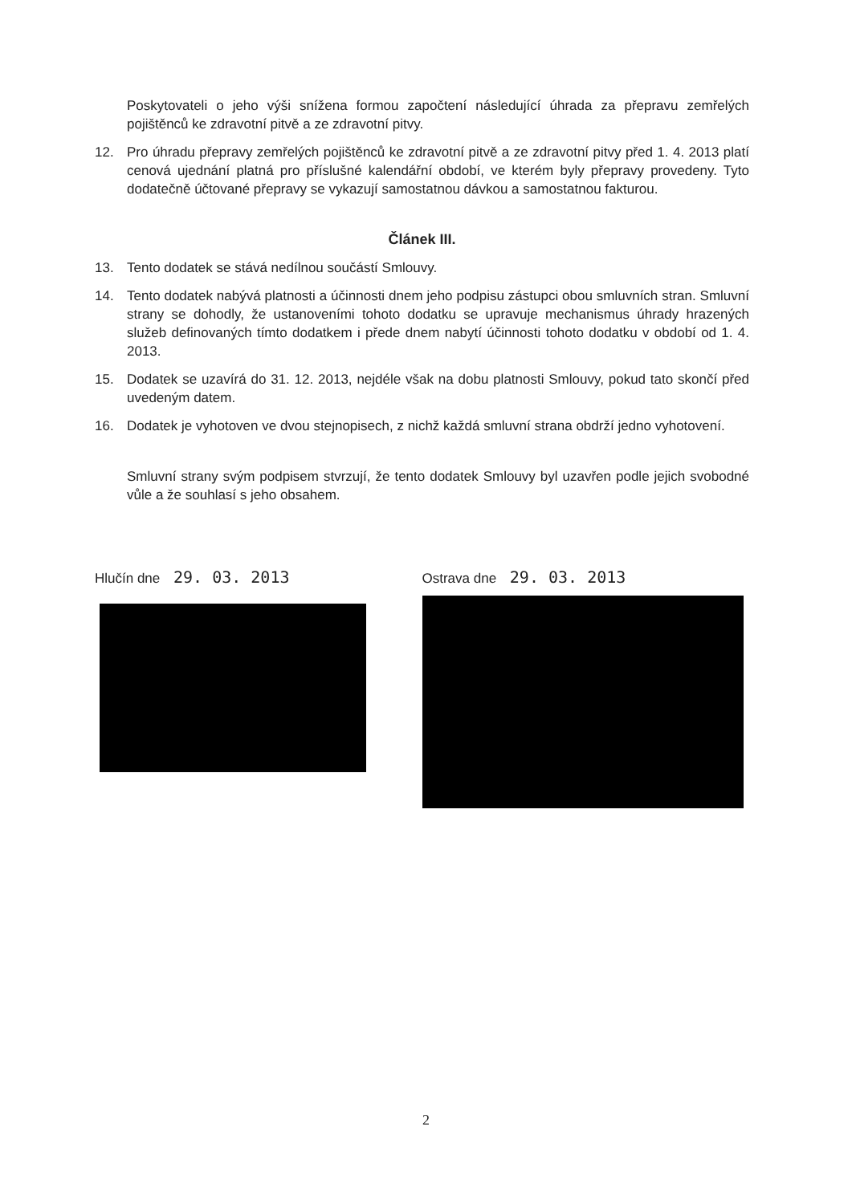Poskytovateli o jeho výši snížena formou započtení následující úhrada za přepravu zemřelých pojištěnců ke zdravotní pitvě a ze zdravotní pitvy.
12. Pro úhradu přepravy zemřelých pojištěnců ke zdravotní pitvě a ze zdravotní pitvy před 1. 4. 2013 platí cenová ujednání platná pro příslušné kalendářní období, ve kterém byly přepravy provedeny. Tyto dodatečně účtované přepravy se vykazují samostatnou dávkou a samostatnou fakturou.
Článek III.
13. Tento dodatek se stává nedílnou součástí Smlouvy.
14. Tento dodatek nabývá platnosti a účinnosti dnem jeho podpisu zástupci obou smluvních stran. Smluvní strany se dohodly, že ustanoveními tohoto dodatku se upravuje mechanismus úhrady hrazených služeb definovaných tímto dodatkem i přede dnem nabytí účinnosti tohoto dodatku v období od 1. 4. 2013.
15. Dodatek se uzavírá do 31. 12. 2013, nejdéle však na dobu platnosti Smlouvy, pokud tato skončí před uvedeným datem.
16. Dodatek je vyhotoven ve dvou stejnopisech, z nichž každá smluvní strana obdrží jedno vyhotovení.
Smluvní strany svým podpisem stvrzují, že tento dodatek Smlouvy byl uzavřen podle jejich svobodné vůle a že souhlasí s jeho obsahem.
Hlučín dne 29. 03. 2013
Ostrava dne 29. 03. 2013
2